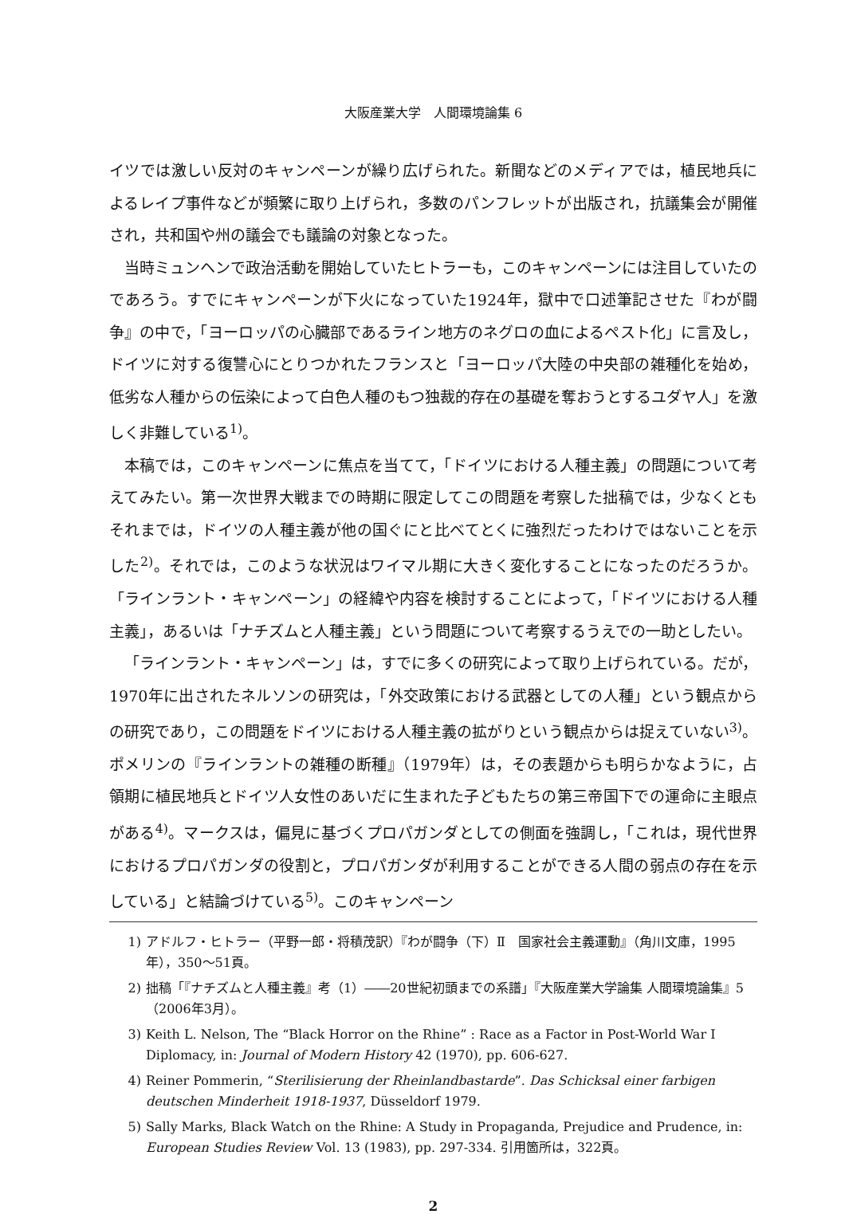大阪産業大学　人間環境論集 6
イツでは激しい反対のキャンペーンが繰り広げられた。新聞などのメディアでは，植民地兵によるレイプ事件などが頻繁に取り上げられ，多数のパンフレットが出版され，抗議集会が開催され，共和国や州の議会でも議論の対象となった。
当時ミュンヘンで政治活動を開始していたヒトラーも，このキャンペーンには注目していたのであろう。すでにキャンペーンが下火になっていた1924年，獄中で口述筆記させた『わが闘争』の中で，「ヨーロッパの心臓部であるライン地方のネグロの血によるペスト化」に言及し，ドイツに対する復讐心にとりつかれたフランスと「ヨーロッパ大陸の中央部の雑種化を始め，低劣な人種からの伝染によって白色人種のもつ独裁的存在の基礎を奪おうとするユダヤ人」を激しく非難している<sup>1)</sup>。
本稿では，このキャンペーンに焦点を当てて，「ドイツにおける人種主義」の問題について考えてみたい。第一次世界大戦までの時期に限定してこの問題を考察した拙稿では，少なくともそれまでは，ドイツの人種主義が他の国ぐにと比べてとくに強烈だったわけではないことを示した<sup>2)</sup>。それでは，このような状況はワイマル期に大きく変化することになったのだろうか。「ラインラント・キャンペーン」の経緯や内容を検討することによって，「ドイツにおける人種主義」，あるいは「ナチズムと人種主義」という問題について考察するうえでの一助としたい。
「ラインラント・キャンペーン」は，すでに多くの研究によって取り上げられている。だが，1970年に出されたネルソンの研究は，「外交政策における武器としての人種」という観点からの研究であり，この問題をドイツにおける人種主義の拡がりという観点からは捉えていない<sup>3)</sup>。ポメリンの『ラインラントの雑種の断種』（1979年）は，その表題からも明らかなように，占領期に植民地兵とドイツ人女性のあいだに生まれた子どもたちの第三帝国下での運命に主眼点がある<sup>4)</sup>。マークスは，偏見に基づくプロパガンダとしての側面を強調し，「これは，現代世界におけるプロパガンダの役割と，プロパガンダが利用することができる人間の弱点の存在を示している」と結論づけている<sup>5)</sup>。このキャンペーン
1) アドルフ・ヒトラー（平野一郎・将積茂訳）『わが闘争（下）Ⅱ　国家社会主義運動』（角川文庫，1995年），350～51頁。
2) 拙稿「『ナチズムと人種主義』考（1）――20世紀初頭までの系譜」『大阪産業大学論集 人間環境論集』5（2006年3月）。
3) Keith L. Nelson, The “Black Horror on the Rhine” : Race as a Factor in Post-World War I Diplomacy, in: Journal of Modern History 42 (1970), pp. 606-627.
4) Reiner Pommerin, “Sterilisierung der Rheinlandbastarde”. Das Schicksal einer farbigen deutschen Minderheit 1918-1937, Düsseldorf 1979.
5) Sally Marks, Black Watch on the Rhine: A Study in Propaganda, Prejudice and Prudence, in: European Studies Review Vol. 13 (1983), pp. 297-334. 引用箇所は，322頁。
2